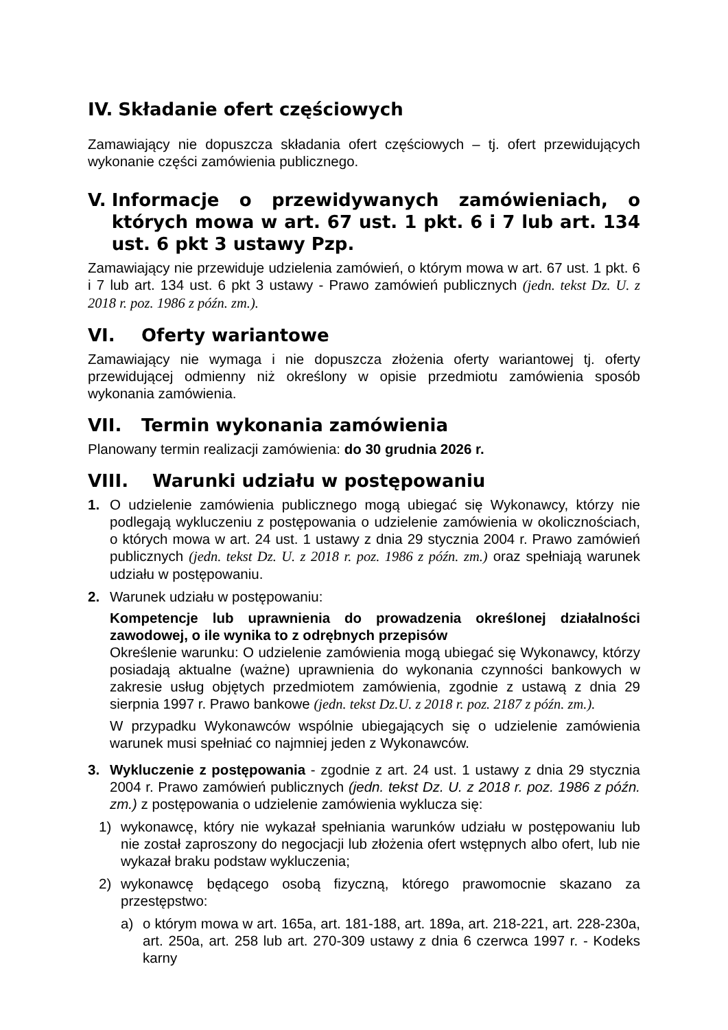IV. Składanie ofert częściowych
Zamawiający nie dopuszcza składania ofert częściowych – tj. ofert przewidujących wykonanie części zamówienia publicznego.
V. Informacje o przewidywanych zamówieniach, o których mowa w art. 67 ust. 1 pkt. 6 i 7 lub art. 134 ust. 6 pkt 3 ustawy Pzp.
Zamawiający nie przewiduje udzielenia zamówień, o którym mowa w art. 67 ust. 1 pkt. 6 i 7 lub art. 134 ust. 6 pkt 3 ustawy - Prawo zamówień publicznych (jedn. tekst Dz. U. z 2018 r. poz. 1986 z późn. zm.).
VI. Oferty wariantowe
Zamawiający nie wymaga i nie dopuszcza złożenia oferty wariantowej tj. oferty przewidującej odmienny niż określony w opisie przedmiotu zamówienia sposób wykonania zamówienia.
VII. Termin wykonania zamówienia
Planowany termin realizacji zamówienia: do 30 grudnia 2026 r.
VIII. Warunki udziału w postępowaniu
1. O udzielenie zamówienia publicznego mogą ubiegać się Wykonawcy, którzy nie podlegają wykluczeniu z postępowania o udzielenie zamówienia w okolicznościach, o których mowa w art. 24 ust. 1 ustawy z dnia 29 stycznia 2004 r. Prawo zamówień publicznych (jedn. tekst Dz. U. z 2018 r. poz. 1986 z późn. zm.) oraz spełniają warunek udziału w postępowaniu.
2. Warunek udziału w postępowaniu:
Kompetencje lub uprawnienia do prowadzenia określonej działalności zawodowej, o ile wynika to z odrębnych przepisów
Określenie warunku: O udzielenie zamówienia mogą ubiegać się Wykonawcy, którzy posiadają aktualne (ważne) uprawnienia do wykonania czynności bankowych w zakresie usług objętych przedmiotem zamówienia, zgodnie z ustawą z dnia 29 sierpnia 1997 r. Prawo bankowe (jedn. tekst Dz.U. z 2018 r. poz. 2187 z późn. zm.).
W przypadku Wykonawców wspólnie ubiegających się o udzielenie zamówienia warunek musi spełniać co najmniej jeden z Wykonawców.
3. Wykluczenie z postępowania - zgodnie z art. 24 ust. 1 ustawy z dnia 29 stycznia 2004 r. Prawo zamówień publicznych (jedn. tekst Dz. U. z 2018 r. poz. 1986 z późn. zm.) z postępowania o udzielenie zamówienia wyklucza się:
1) wykonawcę, który nie wykazał spełniania warunków udziału w postępowaniu lub nie został zaproszony do negocjacji lub złożenia ofert wstępnych albo ofert, lub nie wykazał braku podstaw wykluczenia;
2) wykonawcę będącego osobą fizyczną, którego prawomocnie skazano za przestępstwo:
a) o którym mowa w art. 165a, art. 181-188, art. 189a, art. 218-221, art. 228-230a, art. 250a, art. 258 lub art. 270-309 ustawy z dnia 6 czerwca 1997 r. - Kodeks karny